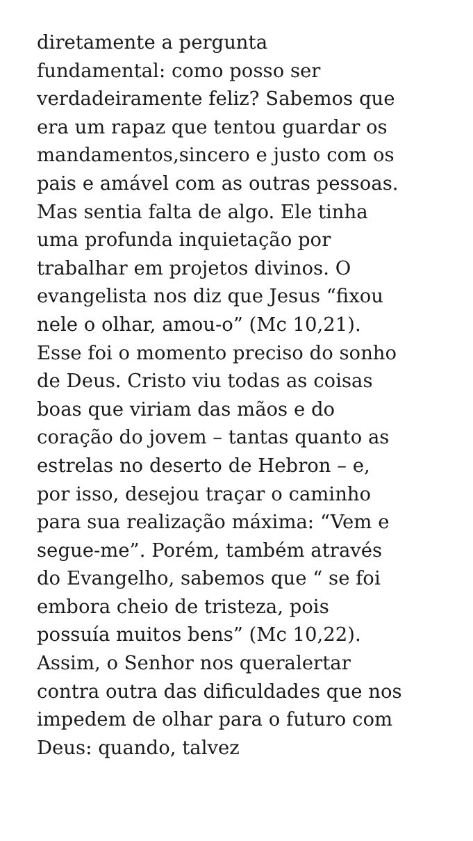diretamente a pergunta
fundamental: como posso ser
verdadeiramente feliz? Sabemos que
era um rapaz que tentou guardar os
mandamentos,sincero e justo com os
pais e amável com as outras pessoas.
Mas sentia falta de algo. Ele tinha
uma profunda inquietação por
trabalhar em projetos divinos. O
evangelista nos diz que Jesus “fixou
nele o olhar, amou-o” (Mc 10,21).
Esse foi o momento preciso do sonho
de Deus. Cristo viu todas as coisas
boas que viriam das mãos e do
coração do jovem – tantas quanto as
estrelas no deserto de Hebron – e,
por isso, desejou traçar o caminho
para sua realização máxima: “Vem e
segue-me”. Porém, também através
do Evangelho, sabemos que “ se foi
embora cheio de tristeza, pois
possuía muitos bens” (Mc 10,22).
Assim, o Senhor nos queralertar
contra outra das dificuldades que nos
impedem de olhar para o futuro com
Deus: quando, talvez